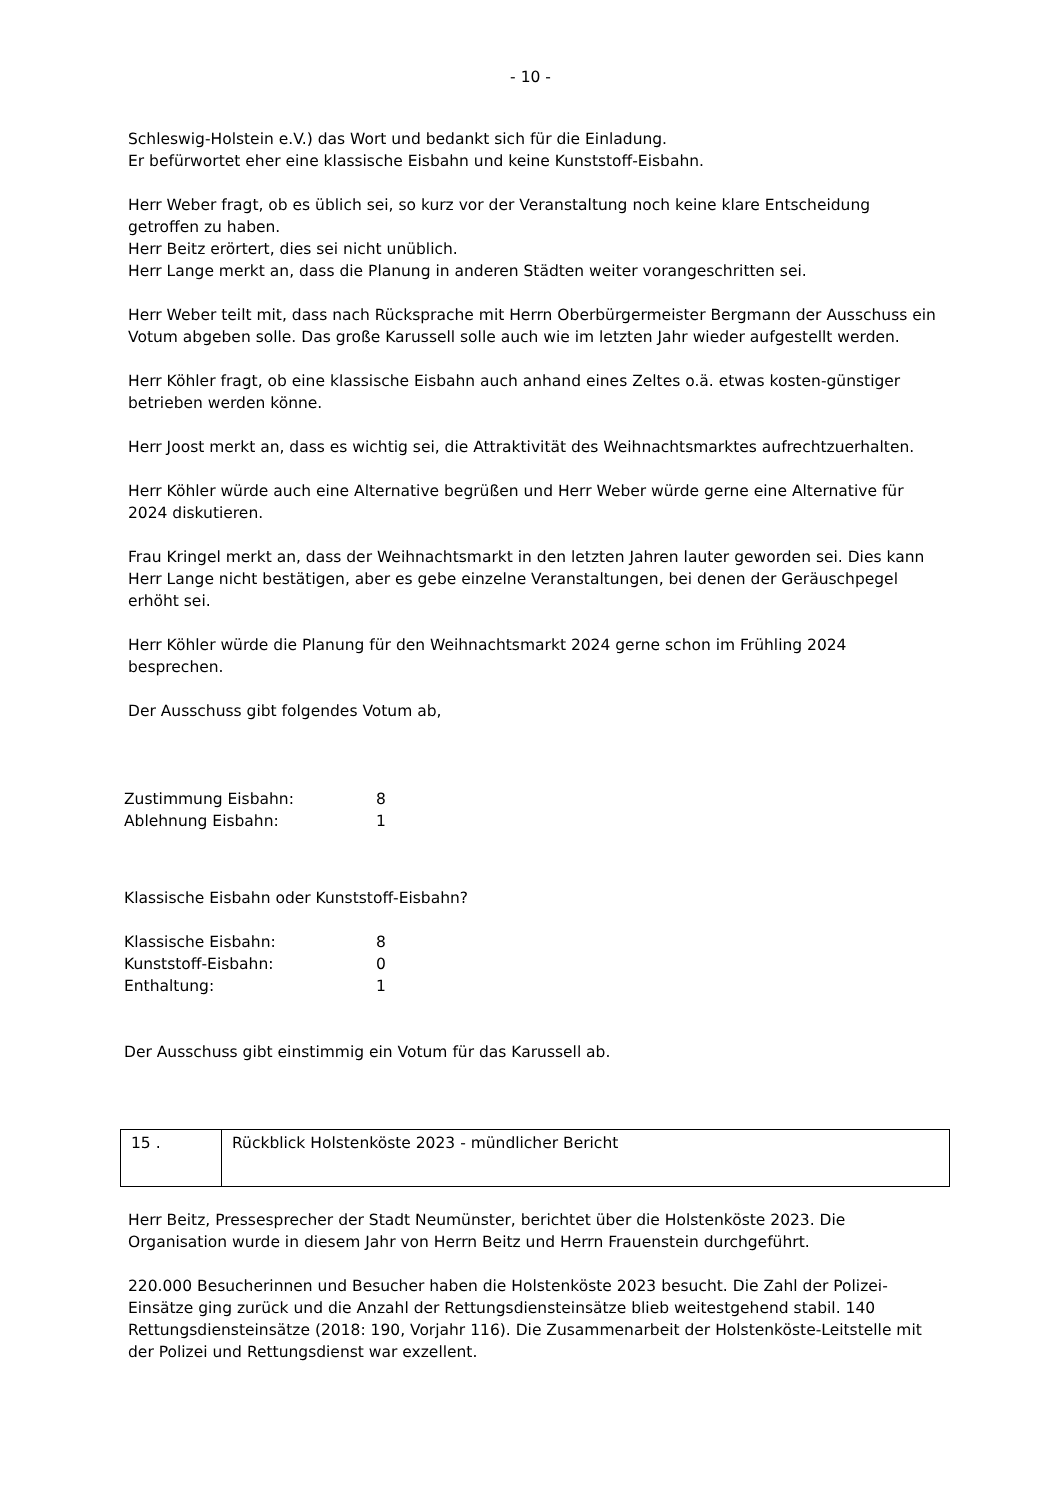- 10 -
Schleswig-Holstein e.V.) das Wort und bedankt sich für die Einladung.
Er befürwortet eher eine klassische Eisbahn und keine Kunststoff-Eisbahn.
Herr Weber fragt, ob es üblich sei, so kurz vor der Veranstaltung noch keine klare Entscheidung getroffen zu haben.
Herr Beitz erörtert, dies sei nicht unüblich.
Herr Lange merkt an, dass die Planung in anderen Städten weiter vorangeschritten sei.
Herr Weber teilt mit, dass nach Rücksprache mit Herrn Oberbürgermeister Bergmann der Ausschuss ein Votum abgeben solle. Das große Karussell solle auch wie im letzten Jahr wieder aufgestellt werden.
Herr Köhler fragt, ob eine klassische Eisbahn auch anhand eines Zeltes o.ä. etwas kosten-günstiger betrieben werden könne.
Herr Joost merkt an, dass es wichtig sei, die Attraktivität des Weihnachtsmarktes aufrechtzuerhalten.
Herr Köhler würde auch eine Alternative begrüßen und Herr Weber würde gerne eine Alternative für 2024 diskutieren.
Frau Kringel merkt an, dass der Weihnachtsmarkt in den letzten Jahren lauter geworden sei. Dies kann Herr Lange nicht bestätigen, aber es gebe einzelne Veranstaltungen, bei denen der Geräuschpegel erhöht sei.
Herr Köhler würde die Planung für den Weihnachtsmarkt 2024 gerne schon im Frühling 2024 besprechen.
Der Ausschuss gibt folgendes Votum ab,
| Zustimmung Eisbahn: | 8 |
| Ablehnung Eisbahn: | 1 |
Klassische Eisbahn oder Kunststoff-Eisbahn?
| Klassische Eisbahn: | 8 |
| Kunststoff-Eisbahn: | 0 |
| Enthaltung: | 1 |
Der Ausschuss gibt einstimmig ein Votum für das Karussell ab.
| 15 . | Rückblick Holstenköste 2023 - mündlicher Bericht |
Herr Beitz, Pressesprecher der Stadt Neumünster, berichtet über die Holstenköste 2023. Die Organisation wurde in diesem Jahr von Herrn Beitz und Herrn Frauenstein durchgeführt.
220.000 Besucherinnen und Besucher haben die Holstenköste 2023 besucht. Die Zahl der Polizei-Einsätze ging zurück und die Anzahl der Rettungsdiensteinsätze blieb weitestgehend stabil. 140 Rettungsdiensteinsätze (2018: 190, Vorjahr 116). Die Zusammenarbeit der Holstenköste-Leitstelle mit der Polizei und Rettungsdienst war exzellent.